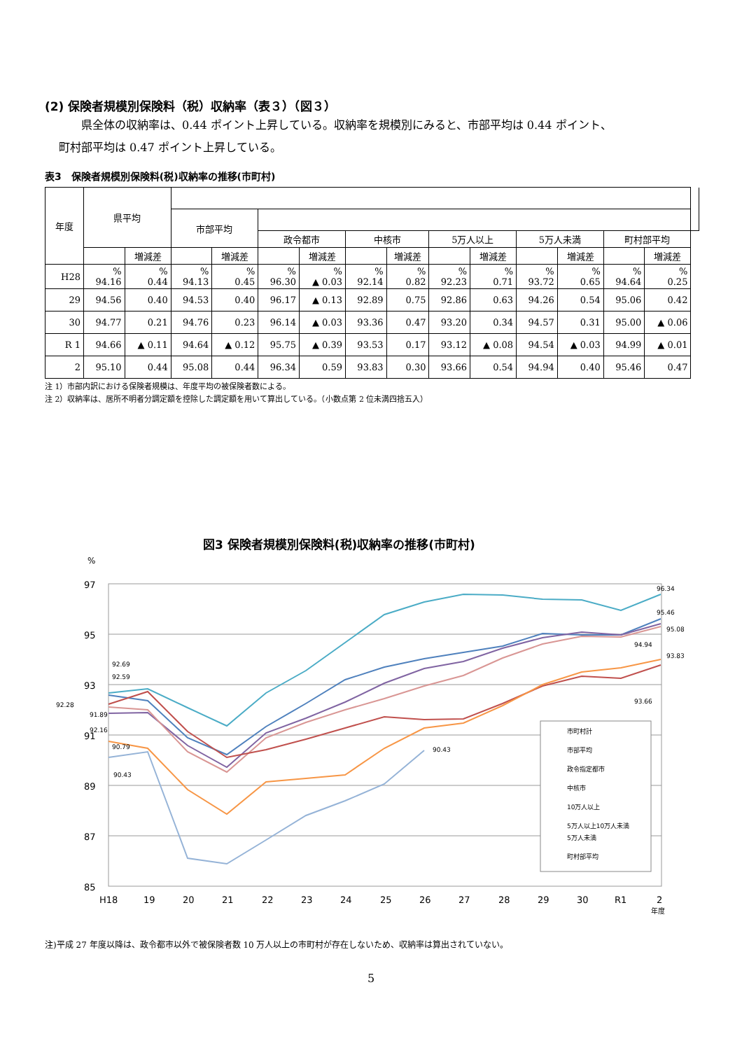(2) 保険者規模別保険料（税）収納率（表３）（図３）
県全体の収納率は、0.44 ポイント上昇している。収納率を規模別にみると、市部平均は 0.44 ポイント、
町村部平均は 0.47 ポイント上昇している。
表3　保険者規模別保険料(税)収納率の推移(市町村)
| 年度 | 県平均 | | | | | | | | | | | | | | |
| --- | --- | --- | --- | --- | --- | --- | --- | --- | --- | --- | --- | --- | --- | --- | --- |
| | | | 市部平均 | | | | | | | | | | | | |
| | | | | | 政令都市 | | 中核市 | | 5万人以上 | | 5万人未満 | | 町村部平均 | | |
| | | 増減差 | | 増減差 | | 増減差 | | 増減差 | | 増減差 | | 増減差 | | 増減差 | |
| H28 | % 94.16 | % 0.44 | % 94.13 | % 0.45 | % 96.30 | % ▲ 0.03 | % 92.14 | % 0.82 | % 92.23 | % 0.71 | % 93.72 | % 0.65 | % 94.64 | % 0.25 | |
| 29 | 94.56 | 0.40 | 94.53 | 0.40 | 96.17 | ▲ 0.13 | 92.89 | 0.75 | 92.86 | 0.63 | 94.26 | 0.54 | 95.06 | 0.42 | |
| 30 | 94.77 | 0.21 | 94.76 | 0.23 | 96.14 | ▲ 0.03 | 93.36 | 0.47 | 93.20 | 0.34 | 94.57 | 0.31 | 95.00 | ▲ 0.06 | |
| R 1 | 94.66 | ▲ 0.11 | 94.64 | ▲ 0.12 | 95.75 | ▲ 0.39 | 93.53 | 0.17 | 93.12 | ▲ 0.08 | 94.54 | ▲ 0.03 | 94.99 | ▲ 0.01 | |
| 2 | 95.10 | 0.44 | 95.08 | 0.44 | 96.34 | 0.59 | 93.83 | 0.30 | 93.66 | 0.54 | 94.94 | 0.40 | 95.46 | 0.47 | |
注 1）市部内訳における保険者規模は、年度平均の被保険者数による。
注 2）収納率は、居所不明者分調定額を控除した調定額を用いて算出している。（小数点第 2 位未満四捨五入）
図3 保険者規模別保険料(税)収納率の推移(市町村)
%
97
95
93
91
89
87
85
H18
19
20
21
22
23
24
25
26
27
28
29
30
R1
2
年度
92.69
92.59
92.28
91.89
92.16
90.79
90.43
90.43
96.34
95.46
95.08
94.94
93.83
93.66
市町村計
市部平均
政令指定都市
中核市
10万人以上
5万人以上10万人未満
5万人未満
町村部平均
注)平成 27 年度以降は、政令都市以外で被保険者数 10 万人以上の市町村が存在しないため、収納率は算出されていない。
5